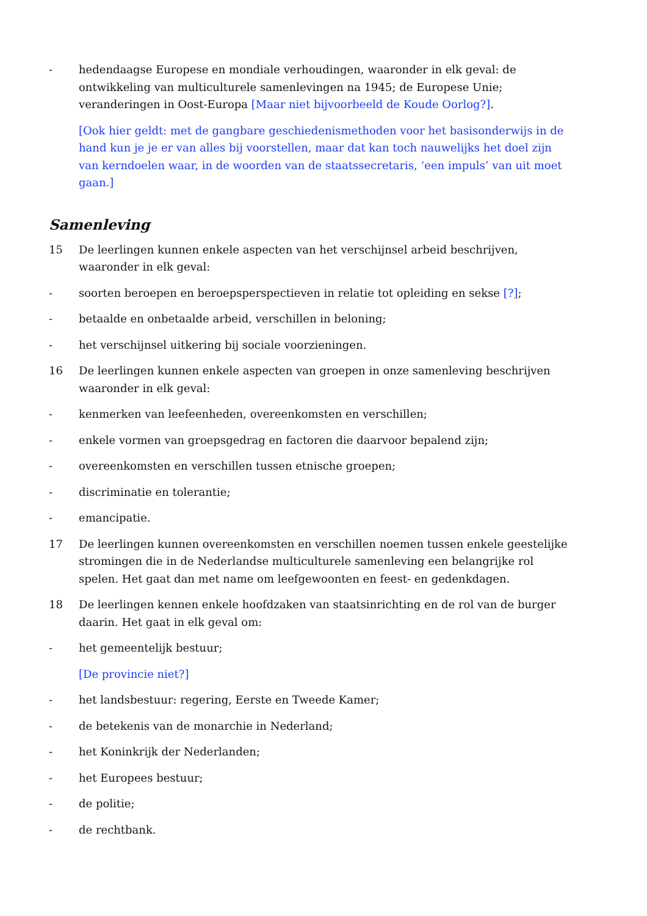- hedendaagse Europese en mondiale verhoudingen, waaronder in elk geval: de ontwikkeling van multiculturele samenlevingen na 1945; de Europese Unie; veranderingen in Oost-Europa [Maar niet bijvoorbeeld de Koude Oorlog?].
[Ook hier geldt: met de gangbare geschiedenismethoden voor het basisonderwijs in de hand kun je je er van alles bij voorstellen, maar dat kan toch nauwelijks het doel zijn van kerndoelen waar, in de woorden van de staatssecretaris, ‘een impuls’ van uit moet gaan.]
Samenleving
15 De leerlingen kunnen enkele aspecten van het verschijnsel arbeid beschrijven, waaronder in elk geval:
- soorten beroepen en beroepsperspectieven in relatie tot opleiding en sekse [?];
- betaalde en onbetaalde arbeid, verschillen in beloning;
- het verschijnsel uitkering bij sociale voorzieningen.
16 De leerlingen kunnen enkele aspecten van groepen in onze samenleving beschrijven waaronder in elk geval:
- kenmerken van leefeenheden, overeenkomsten en verschillen;
- enkele vormen van groepsgedrag en factoren die daarvoor bepalend zijn;
- overeenkomsten en verschillen tussen etnische groepen;
- discriminatie en tolerantie;
- emancipatie.
17 De leerlingen kunnen overeenkomsten en verschillen noemen tussen enkele geestelijke stromingen die in de Nederlandse multiculturele samenleving een belangrijke rol spelen. Het gaat dan met name om leefgewoonten en feest- en gedenkdagen.
18 De leerlingen kennen enkele hoofdzaken van staatsinrichting en de rol van de burger daarin. Het gaat in elk geval om:
- het gemeentelijk bestuur;
[De provincie niet?]
- het landsbestuur: regering, Eerste en Tweede Kamer;
- de betekenis van de monarchie in Nederland;
- het Koninkrijk der Nederlanden;
- het Europees bestuur;
- de politie;
- de rechtbank.